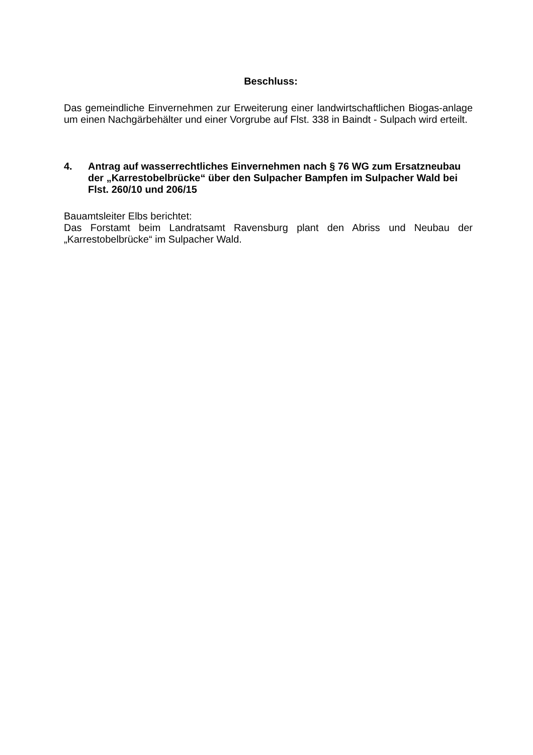Beschluss:
Das gemeindliche Einvernehmen zur Erweiterung einer landwirtschaftlichen Biogas-anlage um einen Nachgärbehälter und einer Vorgrube auf Flst. 338 in Baindt - Sulpach wird erteilt.
4. Antrag auf wasserrechtliches Einvernehmen nach § 76 WG zum Ersatzneubau der „Karrestobelbrücke“ über den Sulpacher Bampfen im Sulpacher Wald bei Flst. 260/10 und 206/15
Bauamtsleiter Elbs berichtet:
Das Forstamt beim Landratsamt Ravensburg plant den Abriss und Neubau der „Karrestobelbrücke“ im Sulpacher Wald.